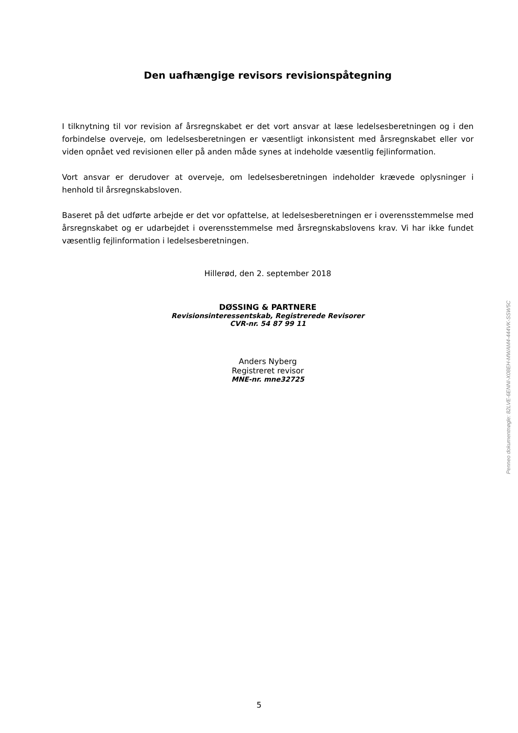Den uafhængige revisors revisionspåtegning
I tilknytning til vor revision af årsregnskabet er det vort ansvar at læse ledelsesberetningen og i den forbindelse overveje, om ledelsesberetningen er væsentligt inkonsistent med års­regnskabet eller vor viden opnået ved revisionen eller på anden måde synes at indeholde væsentlig fejlinformation.
Vort ansvar er derudover at overveje, om ledelsesberetningen indeholder krævede oplysning­er i henhold til årsregnskabsloven.
Baseret på det udførte arbejde er det vor opfattelse, at ledelsesberetningen er i overens­stemmelse med årsregnskabet og er udarbejdet i overensstemmelse med årsregnskabslov­ens krav. Vi har ikke fundet væsentlig fejlinformation i ledelsesberetningen.
Hillerød, den 2. september 2018
DØSSING & PARTNERE
Revisionsinteressentskab, Registrerede Revisorer
CVR-nr. 54 87 99 11
Anders Nyberg
Registreret revisor
MNE-nr. mne32725
Penneo dokumentnøgle: 82LVE-6ENNI-X08EH-MWAM4-444VK-SSW5C
5